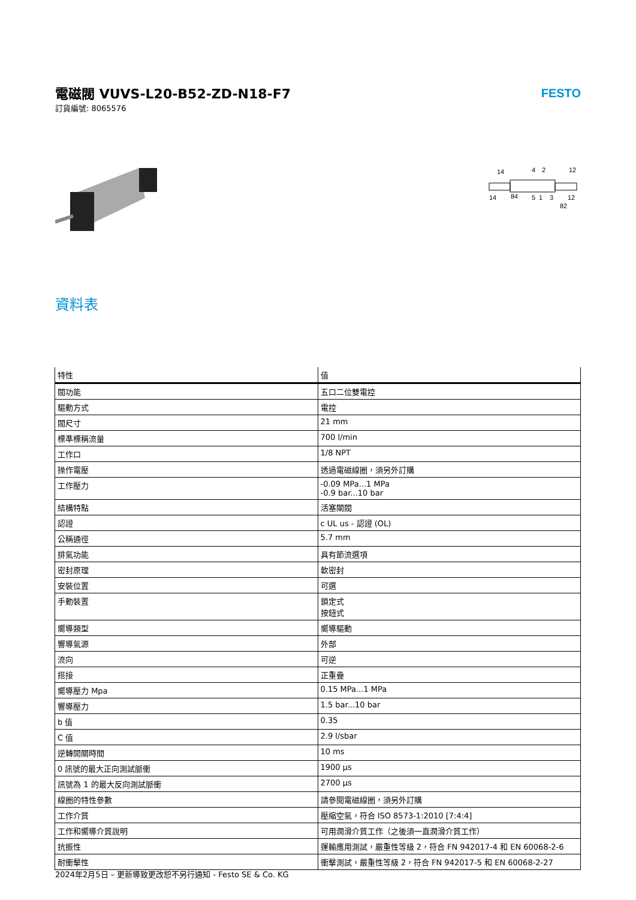電磁閥 VUVS-L20-B52-ZD-N18-F7
訂貨編號: 8065576
FESTO
14
4
2
12
14
84
5
1
3
12
82
資料表
| 特性 | 值 |
| --- | --- |
| 閥功能 | 五口二位雙電控 |
| 驅動方式 | 電控 |
| 閥尺寸 | 21 mm |
| 標準標稱流量 | 700 l/min |
| 工作口 | 1/8 NPT |
| 操作電壓 | 透過電磁線圈，須另外訂購 |
| 工作壓力 | -0.09 MPa...1 MPa -0.9 bar...10 bar |
| 結構特點 | 活塞閘閥 |
| 認證 | c UL us - 認證 (OL) |
| 公稱通徑 | 5.7 mm |
| 排氣功能 | 具有節流選項 |
| 密封原理 | 軟密封 |
| 安裝位置 | 可選 |
| 手動裝置 | 鎖定式 按鈕式 |
| 嚮導類型 | 嚮導驅動 |
| 響導氣源 | 外部 |
| 流向 | 可逆 |
| 搭接 | 正重疊 |
| 嚮導壓力 Mpa | 0.15 MPa...1 MPa |
| 響導壓力 | 1.5 bar...10 bar |
| b 值 | 0.35 |
| C 值 | 2.9 l/sbar |
| 逆轉開關時間 | 10 ms |
| 0 訊號的最大正向測試脈衝 | 1900 µs |
| 訊號為 1 的最大反向測試脈衝 | 2700 µs |
| 線圈的特性參數 | 請參閱電磁線圈，須另外訂購 |
| 工作介質 | 壓縮空氣，符合 ISO 8573-1:2010 [7:4:4] |
| 工作和嚮導介質說明 | 可用潤滑介質工作（之後須一直潤滑介質工作） |
| 抗振性 | 運輸應用測試，嚴重性等級 2，符合 FN 942017-4 和 EN 60068-2-6 |
| 耐衝擊性 | 衝擊測試，嚴重性等級 2，符合 FN 942017-5 和 EN 60068-2-27 |
2024年2月5日 – 更新導致更改恕不另行通知 - Festo SE & Co. KG